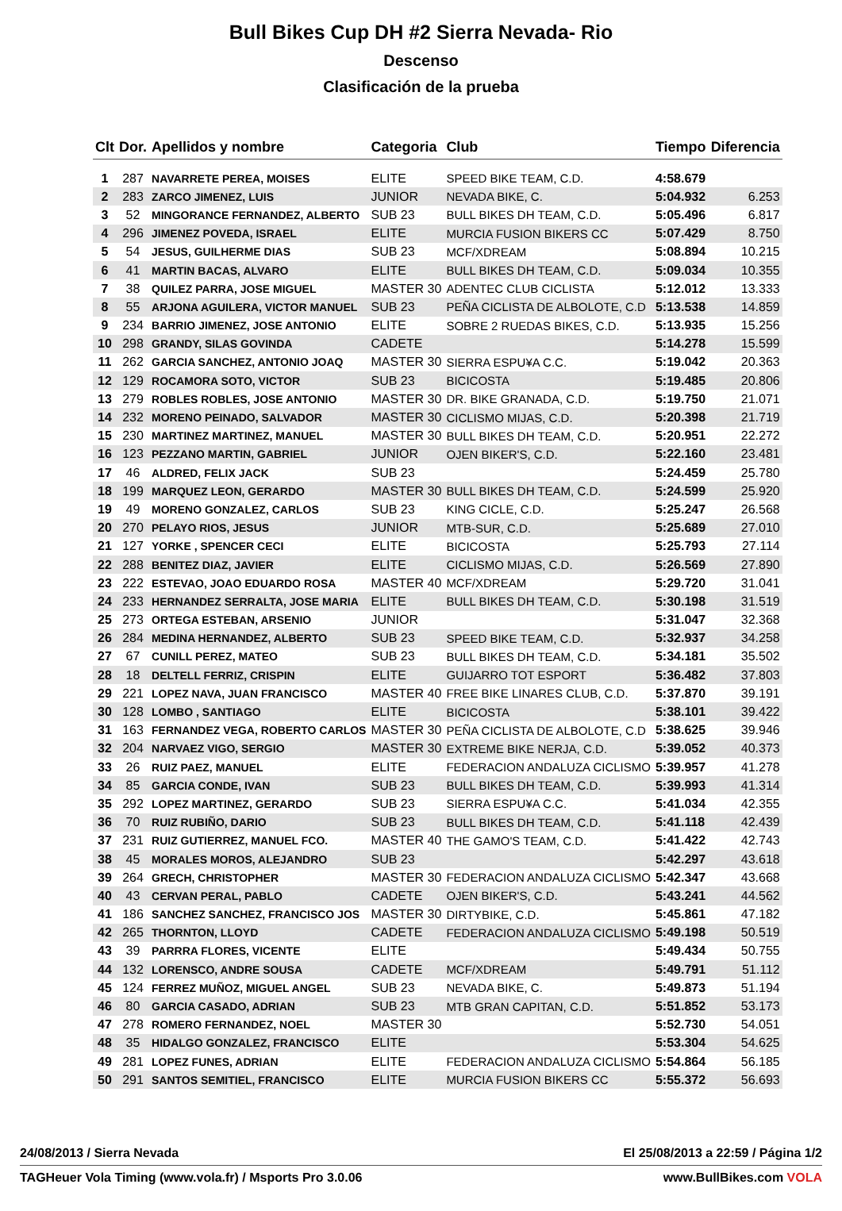Bull Bikes Cup DH #2 Sierra Nevada- Rio
Descenso
Clasificación de la prueba
| Clt | Dor. | Apellidos y nombre | Categoria | Club | Tiempo | Diferencia |
| --- | --- | --- | --- | --- | --- | --- |
| 1 | 287 | NAVARRETE PEREA, MOISES | ELITE | SPEED BIKE TEAM, C.D. | 4:58.679 | |
| 2 | 283 | ZARCO JIMENEZ, LUIS | JUNIOR | NEVADA BIKE, C. | 5:04.932 | 6.253 |
| 3 | 52 | MINGORANCE FERNANDEZ, ALBERTO | SUB 23 | BULL BIKES DH TEAM, C.D. | 5:05.496 | 6.817 |
| 4 | 296 | JIMENEZ POVEDA, ISRAEL | ELITE | MURCIA FUSION BIKERS CC | 5:07.429 | 8.750 |
| 5 | 54 | JESUS, GUILHERME DIAS | SUB 23 | MCF/XDREAM | 5:08.894 | 10.215 |
| 6 | 41 | MARTIN BACAS, ALVARO | ELITE | BULL BIKES DH TEAM, C.D. | 5:09.034 | 10.355 |
| 7 | 38 | QUILEZ PARRA, JOSE MIGUEL | MASTER 30 | ADENTEC CLUB CICLISTA | 5:12.012 | 13.333 |
| 8 | 55 | ARJONA AGUILERA, VICTOR MANUEL | SUB 23 | PEÑA CICLISTA DE ALBOLOTE, C.D | 5:13.538 | 14.859 |
| 9 | 234 | BARRIO JIMENEZ, JOSE ANTONIO | ELITE | SOBRE 2 RUEDAS BIKES, C.D. | 5:13.935 | 15.256 |
| 10 | 298 | GRANDY, SILAS GOVINDA | CADETE | | 5:14.278 | 15.599 |
| 11 | 262 | GARCIA SANCHEZ, ANTONIO JOAQ | MASTER 30 | SIERRA ESPU¥A C.C. | 5:19.042 | 20.363 |
| 12 | 129 | ROCAMORA SOTO, VICTOR | SUB 23 | BICICOSTA | 5:19.485 | 20.806 |
| 13 | 279 | ROBLES ROBLES, JOSE ANTONIO | MASTER 30 | DR. BIKE GRANADA, C.D. | 5:19.750 | 21.071 |
| 14 | 232 | MORENO PEINADO, SALVADOR | MASTER 30 | CICLISMO MIJAS, C.D. | 5:20.398 | 21.719 |
| 15 | 230 | MARTINEZ MARTINEZ, MANUEL | MASTER 30 | BULL BIKES DH TEAM, C.D. | 5:20.951 | 22.272 |
| 16 | 123 | PEZZANO MARTIN, GABRIEL | JUNIOR | OJEN BIKER'S, C.D. | 5:22.160 | 23.481 |
| 17 | 46 | ALDRED, FELIX JACK | SUB 23 | | 5:24.459 | 25.780 |
| 18 | 199 | MARQUEZ LEON, GERARDO | MASTER 30 | BULL BIKES DH TEAM, C.D. | 5:24.599 | 25.920 |
| 19 | 49 | MORENO GONZALEZ, CARLOS | SUB 23 | KING CICLE, C.D. | 5:25.247 | 26.568 |
| 20 | 270 | PELAYO RIOS, JESUS | JUNIOR | MTB-SUR, C.D. | 5:25.689 | 27.010 |
| 21 | 127 | YORKE , SPENCER CECI | ELITE | BICICOSTA | 5:25.793 | 27.114 |
| 22 | 288 | BENITEZ DIAZ, JAVIER | ELITE | CICLISMO MIJAS, C.D. | 5:26.569 | 27.890 |
| 23 | 222 | ESTEVAO, JOAO EDUARDO ROSA | MASTER 40 | MCF/XDREAM | 5:29.720 | 31.041 |
| 24 | 233 | HERNANDEZ SERRALTA, JOSE MARIA | ELITE | BULL BIKES DH TEAM, C.D. | 5:30.198 | 31.519 |
| 25 | 273 | ORTEGA ESTEBAN, ARSENIO | JUNIOR | | 5:31.047 | 32.368 |
| 26 | 284 | MEDINA HERNANDEZ, ALBERTO | SUB 23 | SPEED BIKE TEAM, C.D. | 5:32.937 | 34.258 |
| 27 | 67 | CUNILL PEREZ, MATEO | SUB 23 | BULL BIKES DH TEAM, C.D. | 5:34.181 | 35.502 |
| 28 | 18 | DELTELL FERRIZ, CRISPIN | ELITE | GUIJARRO TOT ESPORT | 5:36.482 | 37.803 |
| 29 | 221 | LOPEZ NAVA, JUAN FRANCISCO | MASTER 40 | FREE BIKE LINARES CLUB, C.D. | 5:37.870 | 39.191 |
| 30 | 128 | LOMBO , SANTIAGO | ELITE | BICICOSTA | 5:38.101 | 39.422 |
| 31 | 163 | FERNANDEZ VEGA, ROBERTO CARLOS | MASTER 30 | PEÑA CICLISTA DE ALBOLOTE, C.D | 5:38.625 | 39.946 |
| 32 | 204 | NARVAEZ VIGO, SERGIO | MASTER 30 | EXTREME BIKE NERJA, C.D. | 5:39.052 | 40.373 |
| 33 | 26 | RUIZ PAEZ, MANUEL | ELITE | FEDERACION ANDALUZA CICLISMO | 5:39.957 | 41.278 |
| 34 | 85 | GARCIA CONDE, IVAN | SUB 23 | BULL BIKES DH TEAM, C.D. | 5:39.993 | 41.314 |
| 35 | 292 | LOPEZ MARTINEZ, GERARDO | SUB 23 | SIERRA ESPU¥A C.C. | 5:41.034 | 42.355 |
| 36 | 70 | RUIZ RUBIÑO, DARIO | SUB 23 | BULL BIKES DH TEAM, C.D. | 5:41.118 | 42.439 |
| 37 | 231 | RUIZ GUTIERREZ, MANUEL FCO. | MASTER 40 | THE GAMO'S TEAM, C.D. | 5:41.422 | 42.743 |
| 38 | 45 | MORALES MOROS, ALEJANDRO | SUB 23 | | 5:42.297 | 43.618 |
| 39 | 264 | GRECH, CHRISTOPHER | MASTER 30 | FEDERACION ANDALUZA CICLISMO | 5:42.347 | 43.668 |
| 40 | 43 | CERVAN PERAL, PABLO | CADETE | OJEN BIKER'S, C.D. | 5:43.241 | 44.562 |
| 41 | 186 | SANCHEZ SANCHEZ, FRANCISCO JOS | MASTER 30 | DIRTYBIKE, C.D. | 5:45.861 | 47.182 |
| 42 | 265 | THORNTON, LLOYD | CADETE | FEDERACION ANDALUZA CICLISMO | 5:49.198 | 50.519 |
| 43 | 39 | PARRRA FLORES, VICENTE | ELITE | | 5:49.434 | 50.755 |
| 44 | 132 | LORENSCO, ANDRE SOUSA | CADETE | MCF/XDREAM | 5:49.791 | 51.112 |
| 45 | 124 | FERREZ MUÑOZ, MIGUEL ANGEL | SUB 23 | NEVADA BIKE, C. | 5:49.873 | 51.194 |
| 46 | 80 | GARCIA CASADO, ADRIAN | SUB 23 | MTB GRAN CAPITAN, C.D. | 5:51.852 | 53.173 |
| 47 | 278 | ROMERO FERNANDEZ, NOEL | MASTER 30 | | 5:52.730 | 54.051 |
| 48 | 35 | HIDALGO GONZALEZ, FRANCISCO | ELITE | | 5:53.304 | 54.625 |
| 49 | 281 | LOPEZ FUNES, ADRIAN | ELITE | FEDERACION ANDALUZA CICLISMO | 5:54.864 | 56.185 |
| 50 | 291 | SANTOS SEMITIEL, FRANCISCO | ELITE | MURCIA FUSION BIKERS CC | 5:55.372 | 56.693 |
24/08/2013 / Sierra Nevada El 25/08/2013 a 22:59 / Página 1/2
TAGHeuer Vola Timing (www.vola.fr) / Msports Pro 3.0.06 www.BullBikes.com VOLA